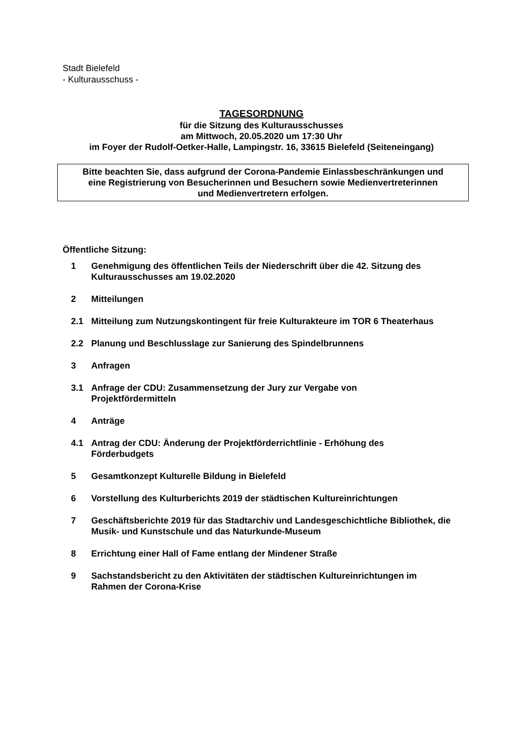Stadt Bielefeld
- Kulturausschuss -
TAGESORDNUNG
für die Sitzung des Kulturausschusses
am Mittwoch, 20.05.2020 um 17:30 Uhr
im Foyer der Rudolf-Oetker-Halle, Lampingstr. 16, 33615 Bielefeld (Seiteneingang)
Bitte beachten Sie, dass aufgrund der Corona-Pandemie Einlassbeschränkungen und
eine Registrierung von Besucherinnen und Besuchern sowie Medienvertreterinnen
und Medienvertretern erfolgen.
Öffentliche Sitzung:
1 Genehmigung des öffentlichen Teils der Niederschrift über die 42. Sitzung des Kulturausschusses am 19.02.2020
2 Mitteilungen
2.1 Mitteilung zum Nutzungskontingent für freie Kulturakteure im TOR 6 Theaterhaus
2.2 Planung und Beschlusslage zur Sanierung des Spindelbrunnens
3 Anfragen
3.1 Anfrage der CDU: Zusammensetzung der Jury zur Vergabe von
Projektfördermitteln
4 Anträge
4.1 Antrag der CDU: Änderung der Projektförderrichtlinie - Erhöhung des
Förderbudgets
5 Gesamtkonzept Kulturelle Bildung in Bielefeld
6 Vorstellung des Kulturberichts 2019 der städtischen Kultureinrichtungen
7 Geschäftsberichte 2019 für das Stadtarchiv und Landesgeschichtliche Bibliothek, die Musik- und Kunstschule und das Naturkunde-Museum
8 Errichtung einer Hall of Fame entlang der Mindener Straße
9 Sachstandsbericht zu den Aktivitäten der städtischen Kultureinrichtungen im
Rahmen der Corona-Krise